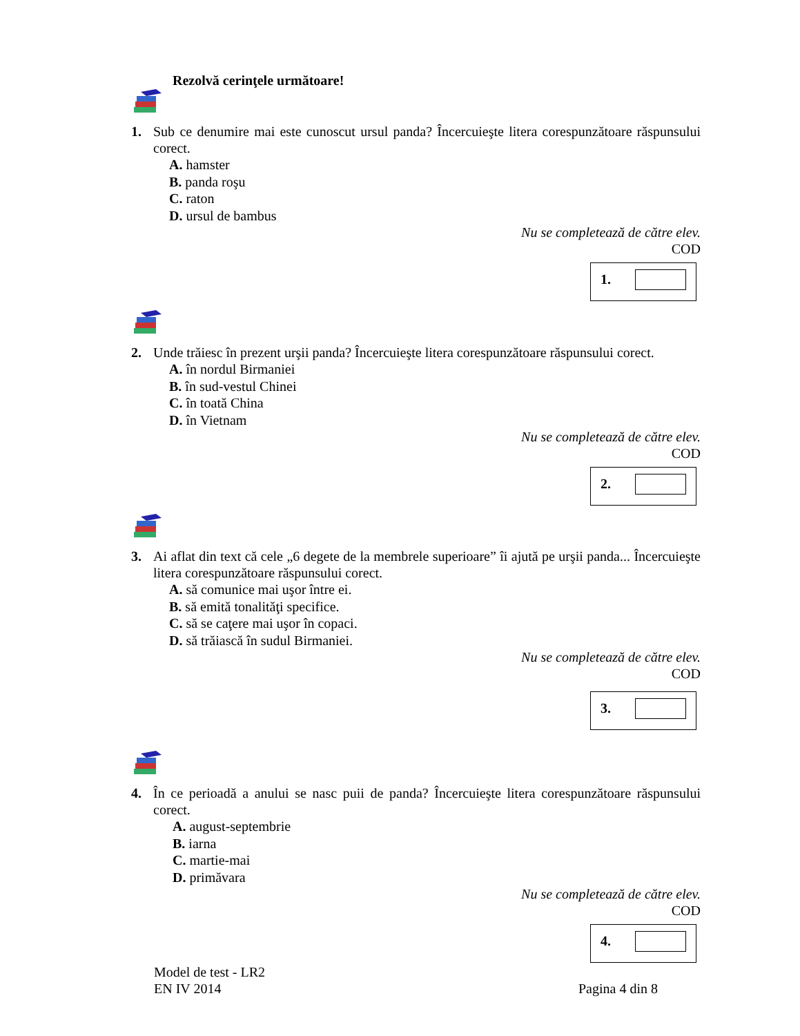Rezolvă cerinţele următoare!
1. Sub ce denumire mai este cunoscut ursul panda? Încercuieşte litera corespunzătoare răspunsului corect.
A. hamster
B. panda roşu
C. raton
D. ursul de bambus
Nu se completează de către elev.
COD
1.
2. Unde trăiesc în prezent urşii panda? Încercuieşte litera corespunzătoare răspunsului corect.
A. în nordul Birmaniei
B. în sud-vestul Chinei
C. în toată China
D. în Vietnam
Nu se completează de către elev.
COD
2.
3. Ai aflat din text că cele „6 degete de la membrele superioare” îi ajută pe urşii panda... Încercuieşte litera corespunzătoare răspunsului corect.
A. să comunice mai uşor între ei.
B. să emită tonalităţi specifice.
C. să se caţere mai uşor în copaci.
D. să trăiască în sudul Birmaniei.
Nu se completează de către elev.
COD
3.
4. În ce perioadă a anului se nasc puii de panda? Încercuieşte litera corespunzătoare răspunsului corect.
A. august-septembrie
B. iarna
C. martie-mai
D. primăvara
Nu se completează de către elev.
COD
4.
Model de test - LR2
EN IV 2014
Pagina 4 din 8